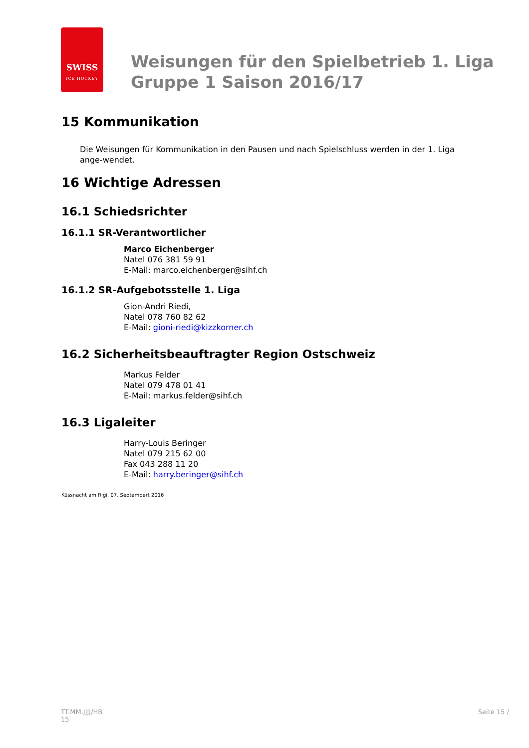SWISS
ICE HOCKEY
Weisungen für den Spielbetrieb 1. Liga
Gruppe 1 Saison 2016/17
15 Kommunikation
Die Weisungen für Kommunikation in den Pausen und nach Spielschluss werden in der 1. Liga ange-wendet.
16 Wichtige Adressen
16.1 Schiedsrichter
16.1.1 SR-Verantwortlicher
Marco Eichenberger
Natel 076 381 59 91
E-Mail: marco.eichenberger@sihf.ch
16.1.2 SR-Aufgebotsstelle 1. Liga
Gion-Andri Riedi,
Natel 078 760 82 62
E-Mail: gioni-riedi@kizzkorner.ch
16.2 Sicherheitsbeauftragter Region Ostschweiz
Markus Felder
Natel 079 478 01 41
E-Mail: markus.felder@sihf.ch
16.3 Ligaleiter
Harry-Louis Beringer
Natel 079 215 62 00
Fax 043 288 11 20
E-Mail: harry.beringer@sihf.ch
Küssnacht am Rigi, 07. Septembert 2016
TT.MM.JJJJ/HB
15
Seite 15 /